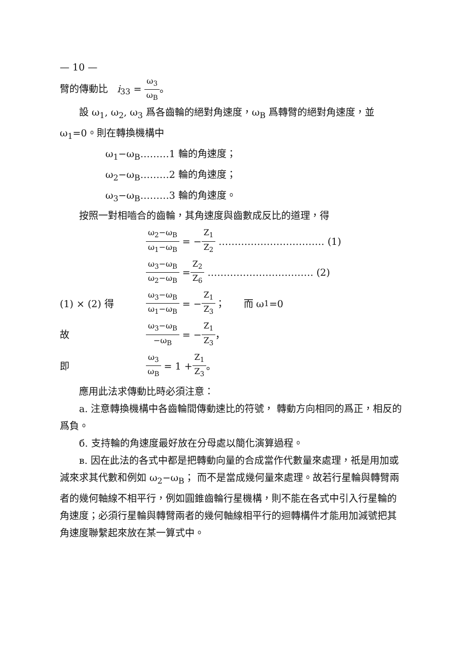— 10 —
臂的傳動比 i<sub>33</sub> = ω<sub>3</sub> ω<sub>B</sub>。
設 ω<sub>1</sub>, ω<sub>2</sub>, ω<sub>3</sub> 爲各齒輪的絕對角速度，ω<sub>B</sub> 爲轉臂的絕對角速度，並 ω<sub>1</sub>=0。則在轉換機構中
ω<sub>1</sub>−ω<sub>B</sub>………1 輪的角速度；
ω<sub>2</sub>−ω<sub>B</sub>………2 輪的角速度；
ω<sub>3</sub>−ω<sub>B</sub>………3 輪的角速度。
按照一對相嚙合的齒輪，其角速度與齒數成反比的道理，得
ω<sub>2</sub>−ω<sub>B</sub> ω<sub>1</sub>−ω<sub>B</sub> = − Z<sub>1</sub> Z<sub>2</sub> …………………………… (1)
ω<sub>3</sub>−ω<sub>B</sub> ω<sub>2</sub>−ω<sub>B</sub> = Z<sub>2</sub> Z<sub>6</sub> …………………………… (2)
(1) × (2) 得 ω<sub>3</sub>−ω<sub>B</sub> ω<sub>1</sub>−ω<sub>B</sub> = − Z<sub>1</sub> Z<sub>3</sub> ； 而 ω<sub>1</sub>=0
故 ω<sub>3</sub>−ω<sub>B</sub> −ω<sub>B</sub> = − Z<sub>1</sub> Z<sub>3</sub> ，
即 ω<sub>3</sub> ω<sub>B</sub> = 1 + Z<sub>1</sub> Z<sub>3</sub> 。
應用此法求傳動比時必須注意：
a. 注意轉換機構中各齒輪間傳動速比的符號， 轉動方向相同的爲正，相反的爲負。
б. 支持輪的角速度最好放在分母處以簡化演算過程。
в. 因在此法的各式中都是把轉動向量的合成當作代數量來處理，祇是用加或減來求其代數和例如 ω<sub>2</sub>−ω<sub>B</sub>； 而不是當成幾何量來處理。故若行星輪與轉臂兩者的幾何軸線不相平行，例如圓錐齒輪行星機構，則不能在各式中引入行星輪的角速度；必須行星輪與轉臂兩者的幾何軸線相平行的迴轉構件才能用加減號把其角速度聯繫起來放在某一算式中。